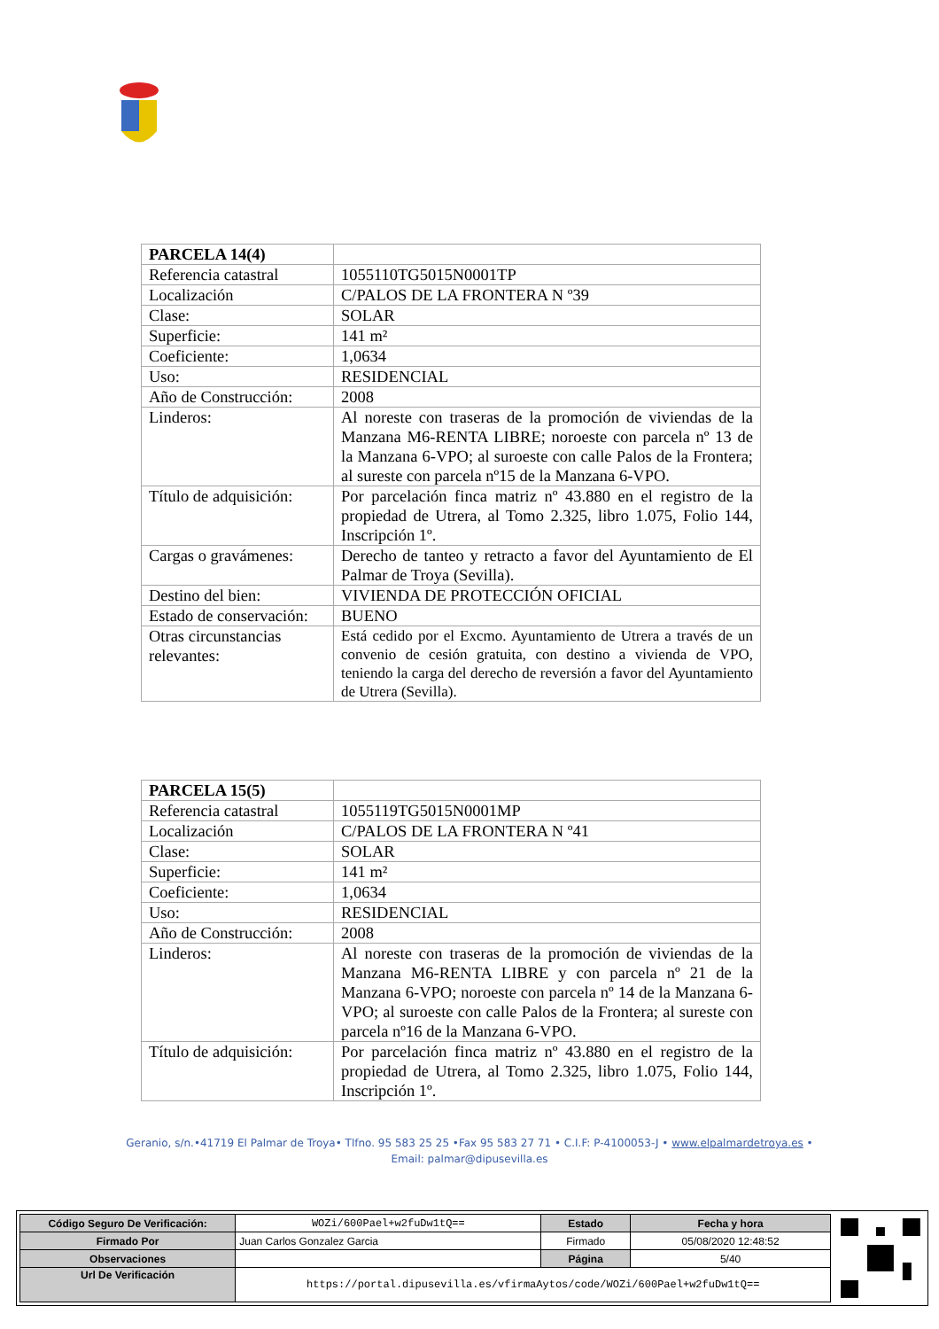| PARCELA 14(4) | |
| Referencia catastral | 1055110TG5015N0001TP |
| Localización | C/PALOS DE LA FRONTERA N º39 |
| Clase: | SOLAR |
| Superficie: | 141 m² |
| Coeficiente: | 1,0634 |
| Uso: | RESIDENCIAL |
| Año de Construcción: | 2008 |
| Linderos: | Al noreste con traseras de la promoción de viviendas de la Manzana M6-RENTA LIBRE; noroeste con parcela nº 13 de la Manzana 6-VPO; al suroeste con calle Palos de la Frontera; al sureste con parcela nº15 de la Manzana 6-VPO. |
| Título de adquisición: | Por parcelación finca matriz nº 43.880 en el registro de la propiedad de Utrera, al Tomo 2.325, libro 1.075, Folio 144, Inscripción 1º. |
| Cargas o gravámenes: | Derecho de tanteo y retracto a favor del Ayuntamiento de El Palmar de Troya (Sevilla). |
| Destino del bien: | VIVIENDA DE PROTECCIÓN OFICIAL |
| Estado de conservación: | BUENO |
| Otras circunstancias relevantes: | Está cedido por el Excmo. Ayuntamiento de Utrera a través de un convenio de cesión gratuita, con destino a vivienda de VPO, teniendo la carga del derecho de reversión a favor del Ayuntamiento de Utrera (Sevilla). |
| PARCELA 15(5) | |
| Referencia catastral | 1055119TG5015N0001MP |
| Localización | C/PALOS DE LA FRONTERA N º41 |
| Clase: | SOLAR |
| Superficie: | 141 m² |
| Coeficiente: | 1,0634 |
| Uso: | RESIDENCIAL |
| Año de Construcción: | 2008 |
| Linderos: | Al noreste con traseras de la promoción de viviendas de la Manzana M6-RENTA LIBRE y con parcela nº 21 de la Manzana 6-VPO; noroeste con parcela nº 14 de la Manzana 6-VPO; al suroeste con calle Palos de la Frontera; al sureste con parcela nº16 de la Manzana 6-VPO. |
| Título de adquisición: | Por parcelación finca matriz nº 43.880 en el registro de la propiedad de Utrera, al Tomo 2.325, libro 1.075, Folio 144, Inscripción 1º. |
Geranio, s/n.•41719 El Palmar de Troya• Tlfno. 95 583 25 25 •Fax 95 583 27 71 • C.I.F: P-4100053-J • www.elpalmardetroya.es •
Email: palmar@dipusevilla.es
| Código Seguro De Verificación: | WOZi/600Pael+w2fuDw1tQ== | Estado | Fecha y hora |
| Firmado Por | Juan Carlos Gonzalez Garcia | Firmado | 05/08/2020 12:48:52 |
| Observaciones | | Página | 5/40 |
| Url De Verificación | https://portal.dipusevilla.es/vfirmaAytos/code/WOZi/600Pael+w2fuDw1tQ== | | |